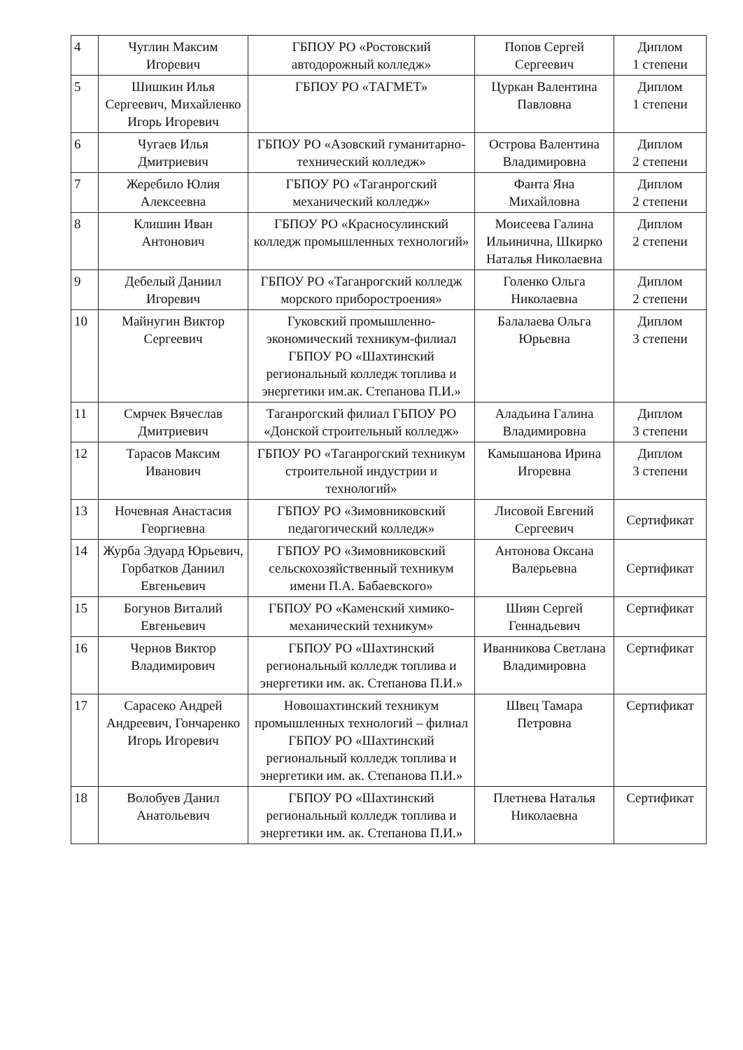| 4 | Чуглин Максим Игоревич | ГБПОУ РО «Ростовский автодорожный колледж» | Попов Сергей Сергеевич | Диплом 1 степени |
| 5 | Шишкин Илья Сергеевич, Михайленко Игорь Игоревич | ГБПОУ РО «ТАГМЕТ» | Цуркан Валентина Павловна | Диплом 1 степени |
| 6 | Чугаев Илья Дмитриевич | ГБПОУ РО «Азовский гуманитарно-технический колледж» | Острова Валентина Владимировна | Диплом 2 степени |
| 7 | Жеребило Юлия Алексеевна | ГБПОУ РО «Таганрогский механический колледж» | Фанта Яна Михайловна | Диплом 2 степени |
| 8 | Клишин Иван Антонович | ГБПОУ РО «Красносулинский колледж промышленных технологий» | Моисеева Галина Ильинична, Шкирко Наталья Николаевна | Диплом 2 степени |
| 9 | Дебелый Даниил Игоревич | ГБПОУ РО «Таганрогский колледж морского приборостроения» | Голенко Ольга Николаевна | Диплом 2 степени |
| 10 | Майнугин Виктор Сергеевич | Гуковский промышленно-экономический техникум-филиал ГБПОУ РО «Шахтинский региональный колледж топлива и энергетики им.ак. Степанова П.И.» | Балалаева Ольга Юрьевна | Диплом 3 степени |
| 11 | Смрчек Вячеслав Дмитриевич | Таганрогский филиал ГБПОУ РО «Донской строительный колледж» | Аладьина Галина Владимировна | Диплом 3 степени |
| 12 | Тарасов Максим Иванович | ГБПОУ РО «Таганрогский техникум строительной индустрии и технологий» | Камышанова Ирина Игоревна | Диплом 3 степени |
| 13 | Ночевная Анастасия Георгиевна | ГБПОУ РО «Зимовниковский педагогический колледж» | Лисовой Евгений Сергеевич | Сертификат |
| 14 | Журба Эдуард Юрьевич, Горбатков Даниил Евгеньевич | ГБПОУ РО «Зимовниковский сельскохозяйственный техникум имени П.А. Бабаевского» | Антонова Оксана Валерьевна | Сертификат |
| 15 | Богунов Виталий Евгеньевич | ГБПОУ РО «Каменский химико-механический техникум» | Шиян Сергей Геннадьевич | Сертификат |
| 16 | Чернов Виктор Владимирович | ГБПОУ РО «Шахтинский региональный колледж топлива и энергетики им. ак. Степанова П.И.» | Иванникова Светлана Владимировна | Сертификат |
| 17 | Сарасеко Андрей Андреевич, Гончаренко Игорь Игоревич | Новошахтинский техникум промышленных технологий – филиал ГБПОУ РО «Шахтинский региональный колледж топлива и энергетики им. ак. Степанова П.И.» | Швец Тамара Петровна | Сертификат |
| 18 | Волобуев Данил Анатольевич | ГБПОУ РО «Шахтинский региональный колледж топлива и энергетики им. ак. Степанова П.И.» | Плетнева Наталья Николаевна | Сертификат |